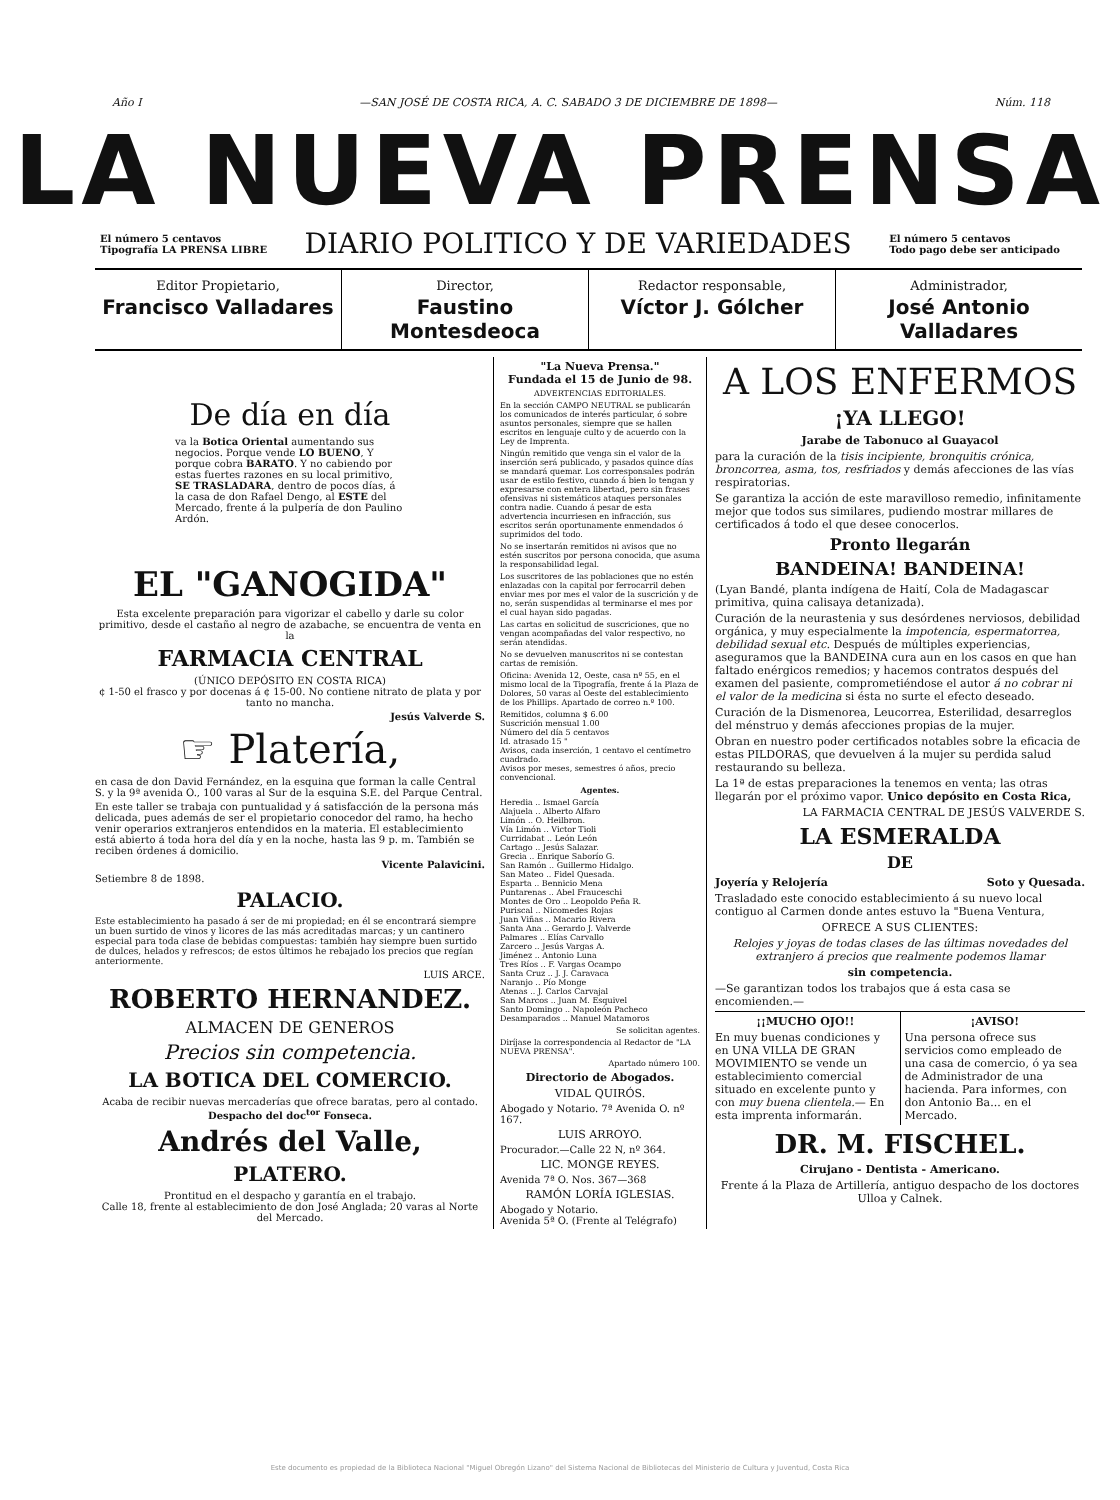Año I —SAN JOSÉ DE COSTA RICA, A. C. SABADO 3 DE DICIEMBRE DE 1898— Núm. 118
LA NUEVA PRENSA
El número 5 centavos
Tipografía LA PRENSA LIBRE
DIARIO POLITICO Y DE VARIEDADES
El número 5 centavos
Todo pago debe ser anticipado
Editor Propietario,
Francisco Valladares
Director,
Faustino Montesdeoca
Redactor responsable,
Víctor J. Gólcher
Administrador,
José Antonio Valladares
De día en día
va la Botica Oriental aumentando sus negocios. Porque vende LO BUENO, Y porque cobra BARATO. Y no cabiendo por estas fuertes razones en su local primitivo, SE TRASLADARA, dentro de pocos días, á la casa de don Rafael Dengo, al ESTE del Mercado, frente á la pulpería de don Paulino Ardón.
EL "GANOGIDA"
Esta excelente preparación para vigorizar el cabello y darle su color primitivo, desde el castaño al negro de azabache, se encuentra de venta en la
FARMACIA CENTRAL
(ÚNICO DEPÓSITO EN COSTA RICA)
¢ 1-50 el frasco y por docenas á ¢ 15-00. No contiene nitrato de plata y por tanto no mancha.
Jesús Valverde S.
☞ Platería,
en casa de don David Fernández, en la esquina que forman la calle Central S. y la 9ª avenida O., 100 varas al Sur de la esquina S.E. del Parque Central.
En este taller se trabaja con puntualidad y á satisfacción de la persona más delicada, pues además de ser el propietario conocedor del ramo, ha hecho venir operarios extranjeros entendidos en la materia. El establecimiento está abierto á toda hora del día y en la noche, hasta las 9 p. m. También se reciben órdenes á domicilio.
Vicente Palavicini.
Setiembre 8 de 1898.
PALACIO.
Este establecimiento ha pasado á ser de mi propiedad; en él se encontrará siempre un buen surtido de vinos y licores de las más acreditadas marcas; y un cantinero especial para toda clase de bebidas compuestas: también hay siempre buen surtido de dulces, helados y refrescos; de estos últimos he rebajado los precios que regían anteriormente.
LUIS ARCE.
ROBERTO HERNANDEZ.
ALMACEN DE GENEROS
Precios sin competencia.
LA BOTICA DEL COMERCIO.
Acaba de recibir nuevas mercaderías que ofrece baratas, pero al contado. Despacho del doc<sup>tor</sup> Fonseca.
Andrés del Valle,
PLATERO.
Prontitud en el despacho y garantía en el trabajo.
Calle 18, frente al establecimiento de don José Anglada; 20 varas al Norte del Mercado.
"La Nueva Prensa."
Fundada el 15 de Junio de 98.
ADVERTENCIAS EDITORIALES.
En la sección CAMPO NEUTRAL se publicarán los comunicados de interés particular, ó sobre asuntos personales, siempre que se hallen escritos en lenguaje culto y de acuerdo con la Ley de Imprenta.
Ningún remitido que venga sin el valor de la inserción será publicado, y pasados quince días se mandará quemar. Los corresponsales podrán usar de estilo festivo, cuando á bien lo tengan y expresarse con entera libertad, pero sin frases ofensivas ni sistemáticos ataques personales contra nadie. Cuando á pesar de esta advertencia incurriesen en infracción, sus escritos serán oportunamente enmendados ó suprimidos del todo.
No se insertarán remitidos ni avisos que no estén suscritos por persona conocida, que asuma la responsabilidad legal.
Los suscritores de las poblaciones que no estén enlazadas con la capital por ferrocarril deben enviar mes por mes el valor de la suscrición y de no, serán suspendidas al terminarse el mes por el cual hayan sido pagadas.
Las cartas en solicitud de suscriciones, que no vengan acompañadas del valor respectivo, no serán atendidas.
No se devuelven manuscritos ni se contestan cartas de remisión.
Oficina: Avenida 12, Oeste, casa nº 55, en el mismo local de la Tipografía, frente á la Plaza de Dolores, 50 varas al Oeste del establecimiento de los Phillips. Apartado de correo n.º 100.
Remitidos, columna $ 6.00
Suscrición mensual 1.00
Número del día 5 centavos
Id. atrasado 15 "
Avisos, cada inserción, 1 centavo el centímetro cuadrado.
Avisos por meses, semestres ó años, precio convencional.
Agentes.
Heredia .. Ismael García
Alajuela .. Alberto Alfaro
Limón .. O. Heilbron.
Vía Limón .. Victor Tioli
Curridabat .. León León
Cartago .. Jesús Salazar.
Grecia .. Enrique Saborío G.
San Ramón .. Guillermo Hidalgo.
San Mateo .. Fidel Quesada.
Esparta .. Bennicio Mena
Puntarenas .. Abel Frauceschi
Montes de Oro .. Leopoldo Peña R.
Puriscal .. Nicomedes Rojas
Juan Viñas .. Macario Rivera
Santa Ana .. Gerardo J. Valverde
Palmares .. Elías Carvallo
Zarcero .. Jesús Vargas A.
Jiménez .. Antonio Luna
Tres Ríos .. F. Vargas Ocampo
Santa Cruz .. J. J. Caravaca
Naranjo .. Pío Monge
Atenas .. J. Carlos Carvajal
San Marcos .. Juan M. Esquivel
Santo Domingo .. Napoleón Pacheco
Desamparados .. Manuel Matamoros
Se solicitan agentes.
Diríjase la correspondencia al Redactor de "LA NUEVA PRENSA".
Apartado número 100.
Directorio de Abogados.
VIDAL QUIRÓS.
Abogado y Notario. 7ª Avenida O. nº 167.
LUIS ARROYO.
Procurador.—Calle 22 N, nº 364.
LIC. MONGE REYES.
Avenida 7ª O. Nos. 367—368
RAMÓN LORÍA IGLESIAS.
Abogado y Notario.
Avenida 5ª O. (Frente al Telégrafo)
A LOS ENFERMOS
¡YA LLEGO!
Jarabe de Tabonuco al Guayacol
para la curación de la tisis incipiente, bronquitis crónica, broncorrea, asma, tos, resfriados y demás afecciones de las vías respiratorias.
Se garantiza la acción de este maravilloso remedio, infinitamente mejor que todos sus similares, pudiendo mostrar millares de certificados á todo el que desee conocerlos.
Pronto llegarán
BANDEINA! BANDEINA!
(Lyan Bandé, planta indígena de Haití, Cola de Madagascar primitiva, quina calisaya detanizada).
Curación de la neurastenia y sus desórdenes nerviosos, debilidad orgánica, y muy especialmente la impotencia, espermatorrea, debilidad sexual etc. Después de múltiples experiencias, aseguramos que la BANDEINA cura aun en los casos en que han faltado enérgicos remedios; y hacemos contratos después del examen del pasiente, comprometiéndose el autor á no cobrar ni el valor de la medicina si ésta no surte el efecto deseado.
Curación de la Dismenorea, Leucorrea, Esterilidad, desarreglos del ménstruo y demás afecciones propias de la mujer.
Obran en nuestro poder certificados notables sobre la eficacia de estas PILDORAS, que devuelven á la mujer su perdida salud restaurando su belleza.
La 1ª de estas preparaciones la tenemos en venta; las otras llegarán por el próximo vapor. Unico depósito en Costa Rica,
LA FARMACIA CENTRAL DE JESÚS VALVERDE S.
LA ESMERALDA
DE
Joyería y Relojería Soto y Quesada.
Trasladado este conocido establecimiento á su nuevo local contiguo al Carmen donde antes estuvo la "Buena Ventura,
OFRECE A SUS CLIENTES:
Relojes y joyas de todas clases de las últimas novedades del extranjero á precios que realmente podemos llamar
sin competencia.
—Se garantizan todos los trabajos que á esta casa se encomienden.—
¡¡MUCHO OJO!!
En muy buenas condiciones y en UNA VILLA DE GRAN MOVIMIENTO se vende un establecimiento comercial situado en excelente punto y con muy buena clientela.— En esta imprenta informarán.
¡AVISO!
Una persona ofrece sus servicios como empleado de una casa de comercio, ó ya sea de Administrador de una hacienda. Para informes, con don Antonio Ba... en el Mercado.
DR. M. FISCHEL.
Cirujano - Dentista - Americano.
Frente á la Plaza de Artillería, antiguo despacho de los doctores Ulloa y Calnek.
Este documento es propiedad de la Biblioteca Nacional "Miguel Obregón Lizano" del Sistema Nacional de Bibliotecas del Ministerio de Cultura y Juventud, Costa Rica